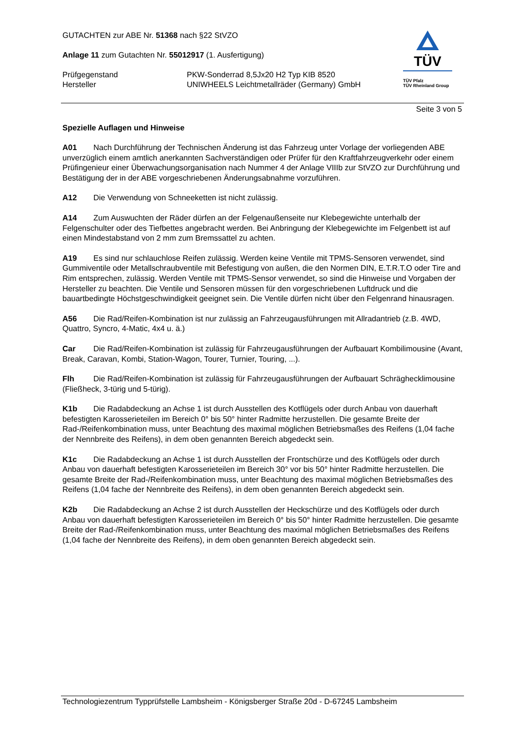GUTACHTEN zur ABE Nr. 51368 nach §22 StVZO
Anlage 11 zum Gutachten Nr. 55012917 (1. Ausfertigung)
Prüfgegenstand PKW-Sonderrad 8,5Jx20 H2 Typ KIB 8520
Hersteller UNIWHEELS Leichtmetallräder (Germany) GmbH
TÜV
TÜV Pfalz
TÜV Rheinland Group
Seite 3 von 5
Spezielle Auflagen und Hinweise
A01 Nach Durchführung der Technischen Änderung ist das Fahrzeug unter Vorlage der vorliegenden ABE unverzüglich einem amtlich anerkannten Sachverständigen oder Prüfer für den Kraftfahrzeugverkehr oder einem Prüfingenieur einer Überwachungsorganisation nach Nummer 4 der Anlage VIIIb zur StVZO zur Durchführung und Bestätigung der in der ABE vorgeschriebenen Änderungsabnahme vorzuführen.
A12 Die Verwendung von Schneeketten ist nicht zulässig.
A14 Zum Auswuchten der Räder dürfen an der Felgenaußenseite nur Klebegewichte unterhalb der Felgenschulter oder des Tiefbettes angebracht werden. Bei Anbringung der Klebegewichte im Felgenbett ist auf einen Mindestabstand von 2 mm zum Bremssattel zu achten.
A19 Es sind nur schlauchlose Reifen zulässig. Werden keine Ventile mit TPMS-Sensoren verwendet, sind Gummiventile oder Metallschraubventile mit Befestigung von außen, die den Normen DIN, E.T.R.T.O oder Tire and Rim entsprechen, zulässig. Werden Ventile mit TPMS-Sensor verwendet, so sind die Hinweise und Vorgaben der Hersteller zu beachten. Die Ventile und Sensoren müssen für den vorgeschriebenen Luftdruck und die bauartbedingte Höchstgeschwindigkeit geeignet sein. Die Ventile dürfen nicht über den Felgenrand hinausragen.
A56 Die Rad/Reifen-Kombination ist nur zulässig an Fahrzeugausführungen mit Allradantrieb (z.B. 4WD, Quattro, Syncro, 4-Matic, 4x4 u. ä.)
Car Die Rad/Reifen-Kombination ist zulässig für Fahrzeugausführungen der Aufbauart Kombilimousine (Avant, Break, Caravan, Kombi, Station-Wagon, Tourer, Turnier, Touring, ...).
Flh Die Rad/Reifen-Kombination ist zulässig für Fahrzeugausführungen der Aufbauart Schräghecklimousine (Fließheck, 3-türig und 5-türig).
K1b Die Radabdeckung an Achse 1 ist durch Ausstellen des Kotflügels oder durch Anbau von dauerhaft befestigten Karosserieteilen im Bereich 0° bis 50° hinter Radmitte herzustellen. Die gesamte Breite der Rad-/Reifenkombination muss, unter Beachtung des maximal möglichen Betriebsmaßes des Reifens (1,04 fache der Nennbreite des Reifens), in dem oben genannten Bereich abgedeckt sein.
K1c Die Radabdeckung an Achse 1 ist durch Ausstellen der Frontschürze und des Kotflügels oder durch Anbau von dauerhaft befestigten Karosserieteilen im Bereich 30° vor bis 50° hinter Radmitte herzustellen. Die gesamte Breite der Rad-/Reifenkombination muss, unter Beachtung des maximal möglichen Betriebsmaßes des Reifens (1,04 fache der Nennbreite des Reifens), in dem oben genannten Bereich abgedeckt sein.
K2b Die Radabdeckung an Achse 2 ist durch Ausstellen der Heckschürze und des Kotflügels oder durch Anbau von dauerhaft befestigten Karosserieteilen im Bereich 0° bis 50° hinter Radmitte herzustellen. Die gesamte Breite der Rad-/Reifenkombination muss, unter Beachtung des maximal möglichen Betriebsmaßes des Reifens (1,04 fache der Nennbreite des Reifens), in dem oben genannten Bereich abgedeckt sein.
Technologiezentrum Typprüfstelle Lambsheim - Königsberger Straße 20d - D-67245 Lambsheim